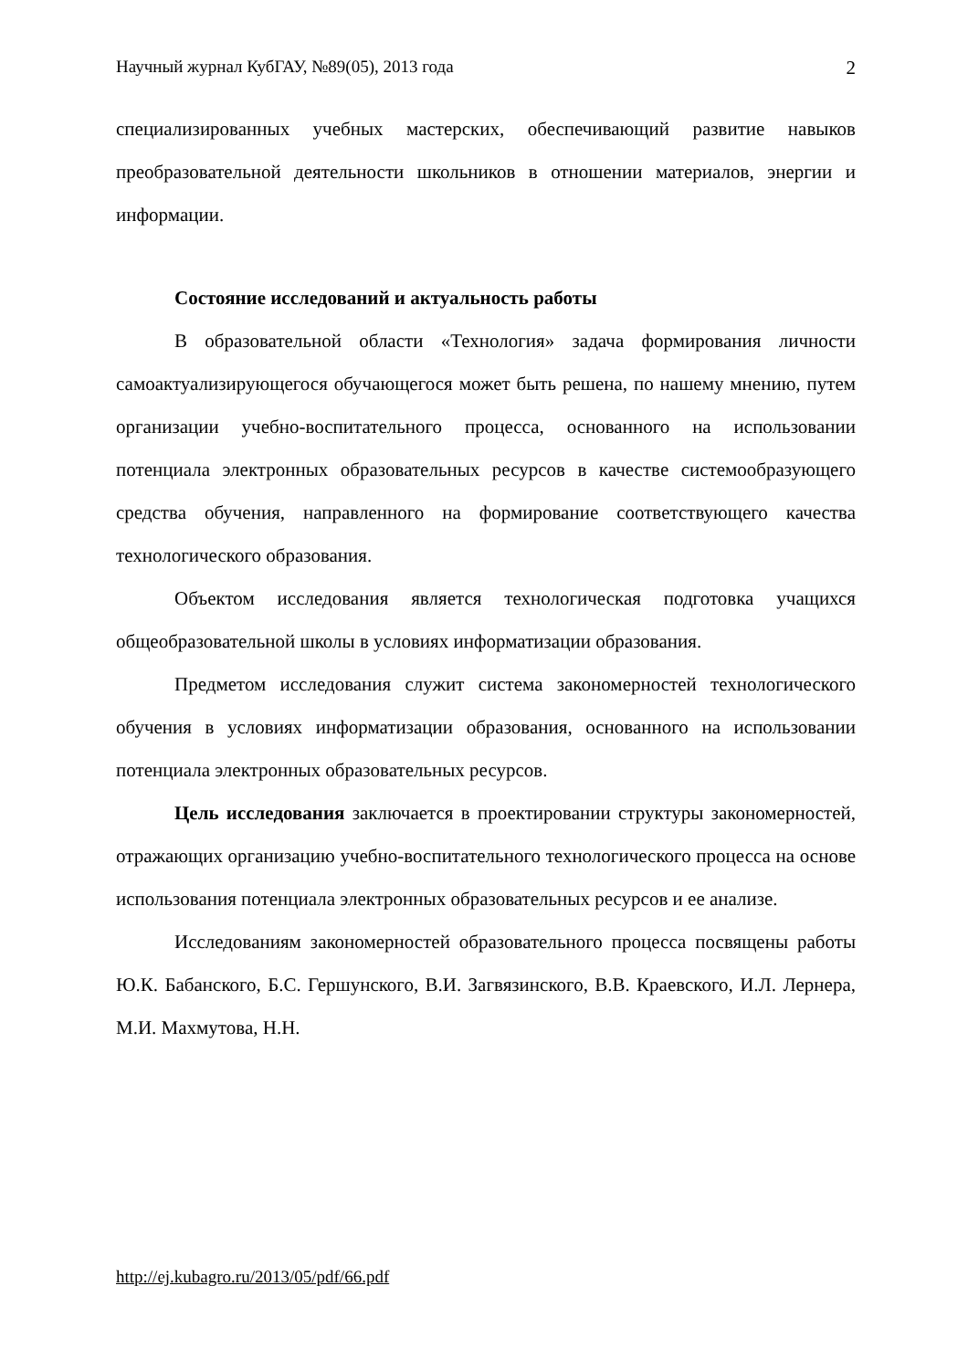Научный журнал КубГАУ, №89(05), 2013 года 2
специализированных учебных мастерских, обеспечивающий развитие навыков преобразовательной деятельности школьников в отношении материалов, энергии и информации.
Состояние исследований и актуальность работы
В образовательной области «Технология» задача формирования личности самоактуализирующегося обучающегося может быть решена, по нашему мнению, путем организации учебно-воспитательного процесса, основанного на использовании потенциала электронных образовательных ресурсов в качестве системообразующего средства обучения, направленного на формирование соответствующего качества технологического образования.
Объектом исследования является технологическая подготовка учащихся общеобразовательной школы в условиях информатизации образования.
Предметом исследования служит система закономерностей технологического обучения в условиях информатизации образования, основанного на использовании потенциала электронных образовательных ресурсов.
Цель исследования заключается в проектировании структуры закономерностей, отражающих организацию учебно-воспитательного технологического процесса на основе использования потенциала электронных образовательных ресурсов и ее анализе.
Исследованиям закономерностей образовательного процесса посвящены работы Ю.К. Бабанского, Б.С. Гершунского, В.И. Загвязинского, В.В. Краевского, И.Л. Лернера, М.И. Махмутова, Н.Н.
http://ej.kubagro.ru/2013/05/pdf/66.pdf